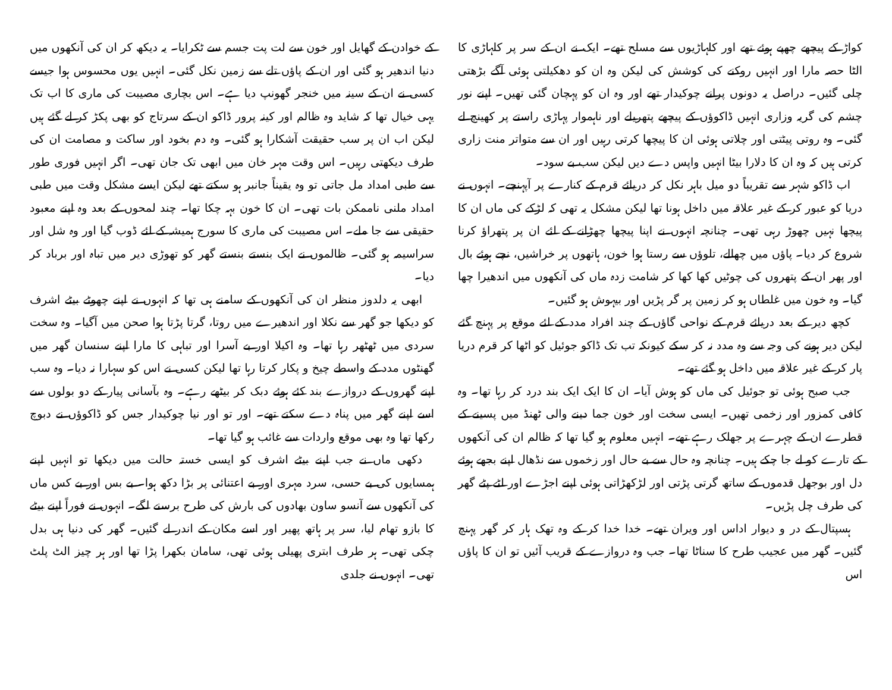کواڑ کے پیچھے چھپے ہوئے تھے اور کلہاڑیوں سے مسلح تھے۔ ایک نے ان کے سر پر کلہاڑی کا الٹا حصہ مارا اور انہیں روکنے کی کوشش کی لیکن وہ ان کو دھکیلتی ہوئی آگے بڑھتی چلی گئیں۔ دراصل یہ دونوں پرانے چوکیدار تھے اور وہ ان کو پہچان گئی تھیں۔ اپنے نور چشم کی گریہ وزاری انہیں ڈاکوؤں کے پیچھے پتھریلے اور ناہموار پہاڑی راستے پر کھینچ لے گئی۔ وہ روتی پیٹتی اور چلاتی ہوئی ان کا پیچھا کرتی رہیں اور ان سے متواتر منت زاری کرتی ہیں کہ وہ ان کا دلارا بیٹا انہیں واپس دے دیں لیکن سب بے سود۔
اب ڈاکو شہر سے تقریباً دو میل باہر نکل کر دریائے قرم کے کنارے پر آپہنچے۔ انہوں نے دریا کو عبور کر کے غیر علاقہ میں داخل ہونا تھا لیکن مشکل یہ تھی کہ لڑکے کی ماں ان کا پیچھا نہیں چھوڑ رہی تھی۔ چنانچہ انہوں نے اپنا پیچھا چھڑانے کے لئے ان پر پتھراؤ کرنا شروع کر دیا۔ پاؤں میں چھالے، تلوؤں سے رستا ہوا خون، ہاتھوں پر خراشیں، نچے ہوئے بال اور پھر ان کے پتھروں کی چوٹیں کھا کھا کر شامت زدہ ماں کی آنکھوں میں اندھیرا چھا گیا۔ وہ خون میں غلطاں ہو کر زمین پر گر پڑیں اور بیہوش ہو گئیں۔
کچھ دیر کے بعد دریائے قرم کے نواحی گاؤں کے چند افراد مدد کے لئے موقع پر پہنچ گئے لیکن دیر ہونے کی وجہ سے وہ مدد نہ کر سکے کیونکہ تب تک ڈاکو جوئیل کو اٹھا کر قرم دریا پار کر کے غیر علاقہ میں داخل ہو گئے تھے۔
جب صبح ہوئی تو جوئیل کی ماں کو ہوش آیا۔ ان کا ایک ایک بند درد کر رہا تھا۔ وہ کافی کمزور اور زخمی تھیں۔ ایسی سخت اور خون جما دینے والی ٹھنڈ میں پسینے کے قطرے ان کے چہرے پر جھلک رہے تھے۔ انہیں معلوم ہو گیا تھا کہ ظالم ان کی آنکھوں کے تارے کو لے جا چکے ہیں۔ چنانچہ وہ حال سے بے حال اور زخموں سے نڈھال اپنے بجھے ہوئے دل اور بوجھل قدموں کے ساتھ گرتی پڑتی اور لڑکھڑاتی ہوئی اپنے اجڑے اور لٹے پٹے گھر کی طرف چل پڑیں۔
ہسپتال کے در و دیوار اداس اور ویران تھے۔ خدا خدا کر کے وہ تھک ہار کر گھر پہنچ گئیں۔ گھر میں عجیب طرح کا سناٹا تھا۔ جب وہ دروازے کے قریب آئیں تو ان کا پاؤں اس
کے خوادن کے گھایل اور خون سے لت پت جسم سے ٹکرایا۔ یہ دیکھ کر ان کی آنکھوں میں دنیا اندھیر ہو گئی اور ان کے پاؤں تلے سے زمین نکل گئی۔ انہیں یوں محسوس ہوا جیسے کسی نے ان کے سینہ میں خنجر گھونپ دیا ہے۔ اس بچاری مصیبت کی ماری کا اب تک یہی خیال تھا کہ شاید وہ ظالم اور کینہ پرور ڈاکو ان کے سرتاج کو بھی پکڑ کر لے گئے ہیں لیکن اب ان پر سب حقیقت آشکارا ہو گئی۔ وہ دم بخود اور ساکت و مصامت ان کی طرف دیکھتی رہیں۔ اس وقت مہر خان میں ابھی تک جان تھی۔ اگر انہیں فوری طور سے طبی امداد مل جاتی تو وہ یقیناً جانبر ہو سکتے تھے لیکن ایسے مشکل وقت میں طبی امداد ملنی ناممکن بات تھی۔ ان کا خون بہہ چکا تھا۔ چند لمحوں کے بعد وہ اپنے معبود حقیقی سے جا ملے۔ اس مصیبت کی ماری کا سورج ہمیشہ کے لئے ڈوب گیا اور وہ شل اور سراسیمہ ہو گئی۔ ظالموں نے ایک بنستے بنستے گھر کو تھوڑی دیر میں تباہ اور برباد کر دیا۔
ابھی یہ دلدوز منظر ان کی آنکھوں کے سامنے ہی تھا کہ انہوں نے اپنے چھوٹے بیٹے اشرف کو دیکھا جو گھر سے نکلا اور اندھیرے میں روتا، گرتا پڑتا ہوا صحن میں آگیا۔ وہ سخت سردی میں ٹھٹھر رہا تھا۔ وہ اکیلا اور بے آسرا اور تباہی کا مارا اپنے سنسان گھر میں گھنٹوں مدد کے واسطے چیخ و پکار کرتا رہا تھا لیکن کسی نے اس کو سہارا نہ دیا۔ وہ سب اپنے گھروں کے دروازے بند کئے ہوئے دبک کر بیٹھے رہے۔ وہ بآسانی پیار کے دو بولوں سے اسے اپنے گھر میں پناہ دے سکتے تھے۔ اور تو اور نیا چوکیدار جس کو ڈاکوؤں نے دبوچ رکھا تھا وہ بھی موقع واردات سے غائب ہو گیا تھا۔
دکھی ماں نے جب اپنے بیٹے اشرف کو ایسی خستہ حالت میں دیکھا تو انہیں اپنے ہمسایوں کی بے حسی، سرد مہری اور بے اعتنائی پر بڑا دکھ ہوا۔ بے بس اور بے کس ماں کی آنکھوں سے آنسو ساون بھادوں کی بارش کی طرح برسنے لگے۔ انہوں نے فوراً اپنے بیٹے کا بازو تھام لیا، سر پر ہاتھ پھیر اور اسے مکان کے اندر لے گئیں۔ گھر کی دنیا ہی بدل چکی تھی۔ ہر طرف ابتری پھیلی ہوئی تھی، سامان بکھرا پڑا تھا اور ہر چیز الٹ پلٹ تھی۔ انہوں نے جلدی